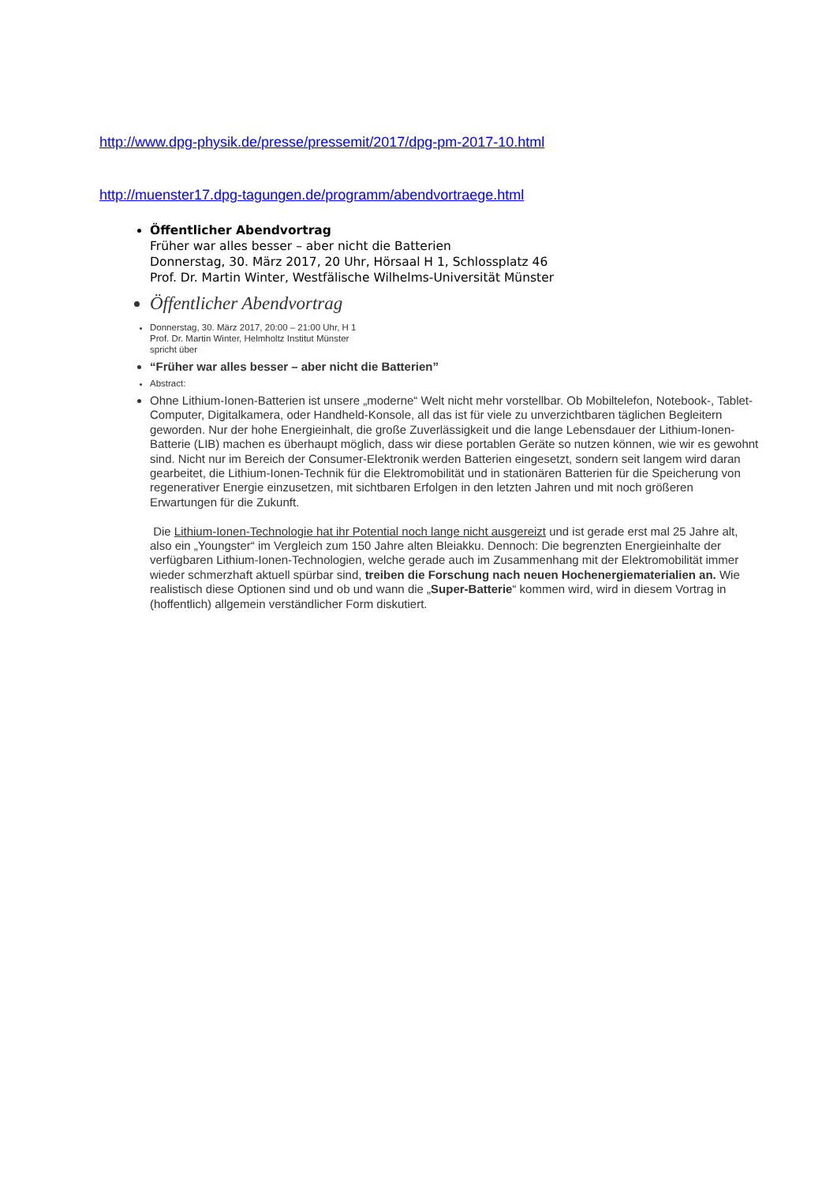http://www.dpg-physik.de/presse/pressemit/2017/dpg-pm-2017-10.html
http://muenster17.dpg-tagungen.de/programm/abendvortraege.html
Öffentlicher Abendvortrag
Früher war alles besser – aber nicht die Batterien
Donnerstag, 30. März 2017, 20 Uhr, Hörsaal H 1, Schlossplatz 46
Prof. Dr. Martin Winter, Westfälische Wilhelms-Universität Münster
Öffentlicher Abendvortrag
Donnerstag, 30. März 2017, 20:00 – 21:00 Uhr, H 1
Prof. Dr. Martin Winter, Helmholtz Institut Münster
spricht über
“Früher war alles besser – aber nicht die Batterien”
Abstract:
Ohne Lithium-Ionen-Batterien ist unsere „moderne“ Welt nicht mehr vorstellbar. Ob Mobiltelefon, Notebook-, Tablet-Computer, Digitalkamera, oder Handheld-Konsole, all das ist für viele zu unverzichtbaren täglichen Begleitern geworden. Nur der hohe Energieinhalt, die große Zuverlässigkeit und die lange Lebensdauer der Lithium-Ionen-Batterie (LIB) machen es überhaupt möglich, dass wir diese portablen Geräte so nutzen können, wie wir es gewohnt sind. Nicht nur im Bereich der Consumer-Elektronik werden Batterien eingesetzt, sondern seit langem wird daran gearbeitet, die Lithium-Ionen-Technik für die Elektromobilität und in stationären Batterien für die Speicherung von regenerativer Energie einzusetzen, mit sichtbaren Erfolgen in den letzten Jahren und mit noch größeren Erwartungen für die Zukunft.
Die Lithium-Ionen-Technologie hat ihr Potential noch lange nicht ausgereizt und ist gerade erst mal 25 Jahre alt, also ein „Youngster“ im Vergleich zum 150 Jahre alten Bleiakku. Dennoch: Die begrenzten Energieinhalte der verfügbaren Lithium-Ionen-Technologien, welche gerade auch im Zusammenhang mit der Elektromobilität immer wieder schmerzhaft aktuell spürbar sind, treiben die Forschung nach neuen Hochenergiematerialien an. Wie realistisch diese Optionen sind und ob und wann die „Super-Batterie“ kommen wird, wird in diesem Vortrag in (hoffentlich) allgemein verständlicher Form diskutiert.